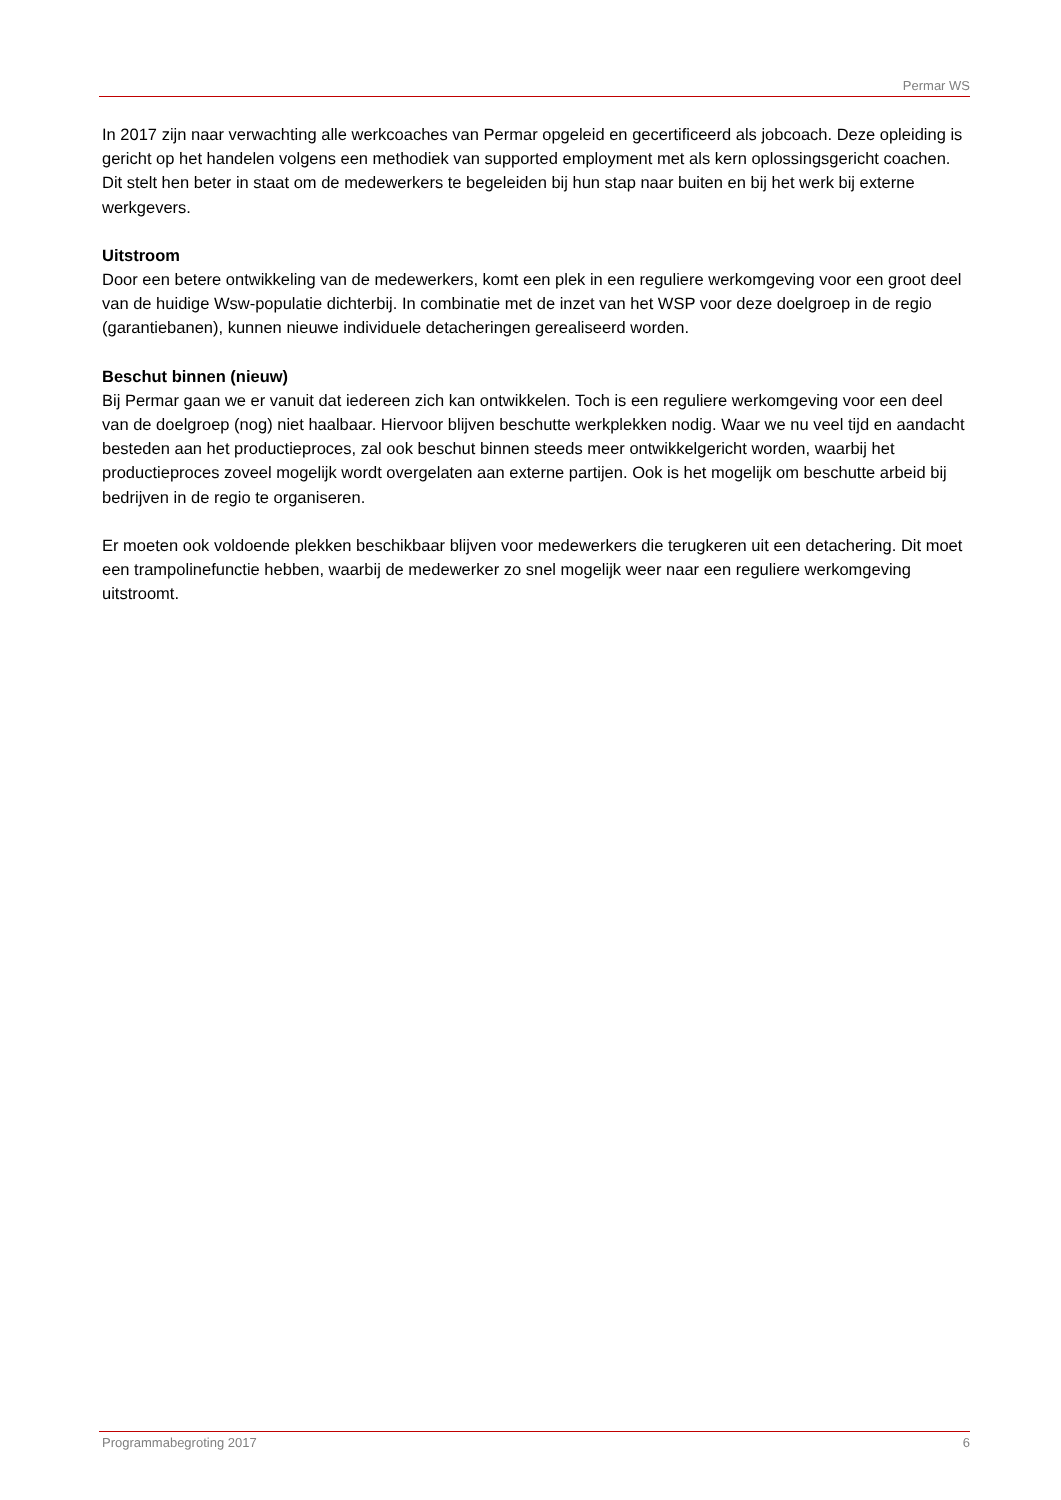Permar WS
In 2017 zijn naar verwachting alle werkcoaches van Permar opgeleid en gecertificeerd als jobcoach. Deze opleiding is gericht op het handelen volgens een methodiek van supported employment met als kern oplossingsgericht coachen. Dit stelt hen beter in staat om de medewerkers te begeleiden bij hun stap naar buiten en bij het werk bij externe werkgevers.
Uitstroom
Door een betere ontwikkeling van de medewerkers, komt een plek in een reguliere werkomgeving voor een groot deel van de huidige Wsw-populatie dichterbij. In combinatie met de inzet van het WSP voor deze doelgroep in de regio (garantiebanen), kunnen nieuwe individuele detacheringen gerealiseerd worden.
Beschut binnen (nieuw)
Bij Permar gaan we er vanuit dat iedereen zich kan ontwikkelen. Toch is een reguliere werkomgeving voor een deel van de doelgroep (nog) niet haalbaar. Hiervoor blijven beschutte werkplekken nodig. Waar we nu veel tijd en aandacht besteden aan het productieproces, zal ook beschut binnen steeds meer ontwikkelgericht worden, waarbij het productieproces zoveel mogelijk wordt overgelaten aan externe partijen. Ook is het mogelijk om beschutte arbeid bij bedrijven in de regio te organiseren.
Er moeten ook voldoende plekken beschikbaar blijven voor medewerkers die terugkeren uit een detachering. Dit moet een trampolinefunctie hebben, waarbij de medewerker zo snel mogelijk weer naar een reguliere werkomgeving uitstroomt.
Programmabegroting 2017 6